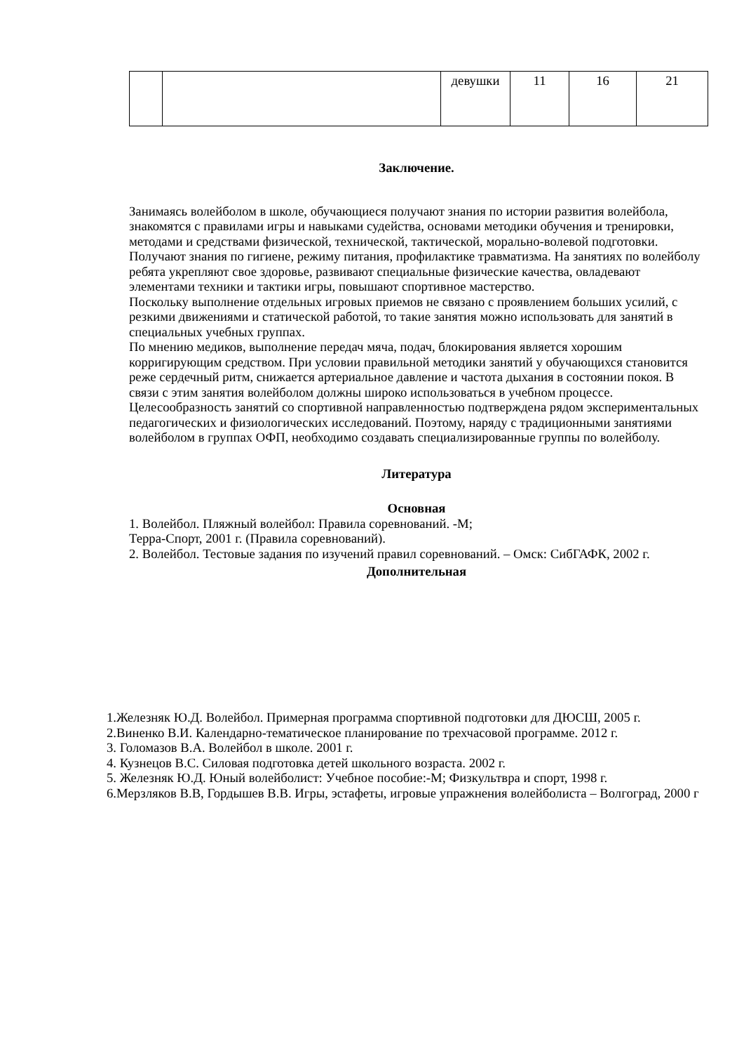| | | девушки | 11 | 16 | 21 |
Заключение.
Занимаясь волейболом в школе, обучающиеся получают знания по истории развития волейбола, знакомятся с правилами игры и навыками судейства, основами методики обучения и тренировки, методами и средствами физической, технической, тактической, морально-волевой подготовки. Получают знания по гигиене, режиму питания, профилактике травматизма. На занятиях по волейболу ребята укрепляют свое здоровье, развивают специальные физические качества, овладевают элементами техники и тактики игры, повышают спортивное мастерство.
Поскольку выполнение отдельных игровых приемов не связано с проявлением больших усилий, с резкими движениями и статической работой, то такие занятия можно использовать для занятий в специальных учебных группах.
По мнению медиков, выполнение передач мяча, подач, блокирования является хорошим корригирующим средством. При условии правильной методики занятий у обучающихся становится реже сердечный ритм, снижается артериальное давление и частота дыхания в состоянии покоя. В связи с этим занятия волейболом должны широко использоваться в учебном процессе.
Целесообразность занятий со спортивной направленностью подтверждена рядом экспериментальных педагогических и физиологических исследований. Поэтому, наряду с традиционными занятиями волейболом в группах ОФП, необходимо создавать специализированные группы по волейболу.
Литература
Основная
1. Волейбол. Пляжный волейбол: Правила соревнований. -М;
Терра-Спорт, 2001 г. (Правила соревнований).
2. Волейбол. Тестовые задания по изучений правил соревнований. – Омск: СибГАФК, 2002 г.
Дополнительная
1.Железняк Ю.Д. Волейбол. Примерная программа спортивной подготовки для ДЮСШ, 2005 г.
2.Виненко В.И. Календарно-тематическое планирование по трехчасовой программе. 2012 г.
3. Голомазов В.А. Волейбол в школе. 2001 г.
4. Кузнецов В.С. Силовая подготовка детей школьного возраста. 2002 г.
5. Железняк Ю.Д. Юный волейболист: Учебное пособие:-М; Физкультвра и спорт, 1998 г.
6.Мерзляков В.В, Гордышев В.В. Игры, эстафеты, игровые упражнения волейболиста – Волгоград, 2000 г